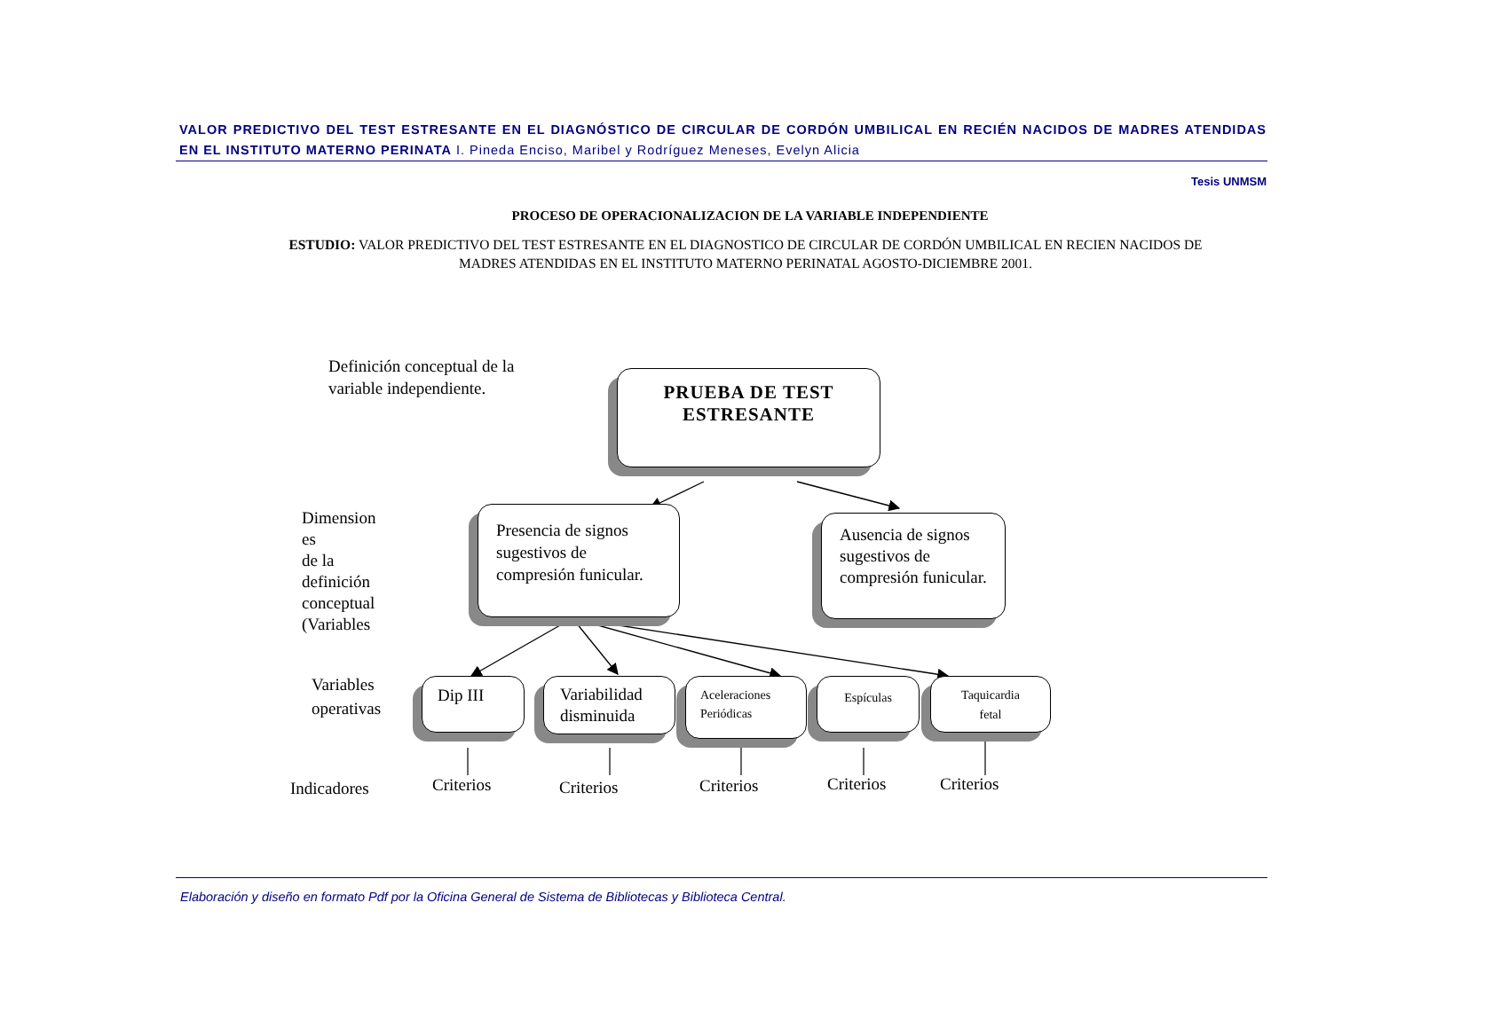VALOR PREDICTIVO DEL TEST ESTRESANTE EN EL DIAGNÓSTICO DE CIRCULAR DE CORDÓN UMBILICAL EN RECIÉN NACIDOS DE MADRES ATENDIDAS EN EL INSTITUTO MATERNO PERINATA I. Pineda Enciso, Maribel y Rodríguez Meneses, Evelyn Alicia
Tesis UNMSM
PROCESO DE OPERACIONALIZACION DE LA VARIABLE INDEPENDIENTE
ESTUDIO: VALOR PREDICTIVO DEL TEST ESTRESANTE EN EL DIAGNOSTICO DE CIRCULAR DE CORDÓN UMBILICAL EN RECIEN NACIDOS DE MADRES ATENDIDAS EN EL INSTITUTO MATERNO PERINATAL AGOSTO-DICIEMBRE 2001.
Definición conceptual de la
variable independiente.
PRUEBA DE TEST
ESTRESANTE
Dimension
es
de la
definición
conceptual
(Variables
Presencia de signos sugestivos de compresión funicular.
Ausencia de signos sugestivos de compresión funicular.
Variables
operativas
Dip III
Variabilidad disminuida
Aceleraciones Periódicas
Espículas
Taquicardia
fetal
Indicadores Criterios Criterios Criterios Criterios Criterios
Elaboración y diseño en formato Pdf por la Oficina General de Sistema de Bibliotecas y Biblioteca Central.